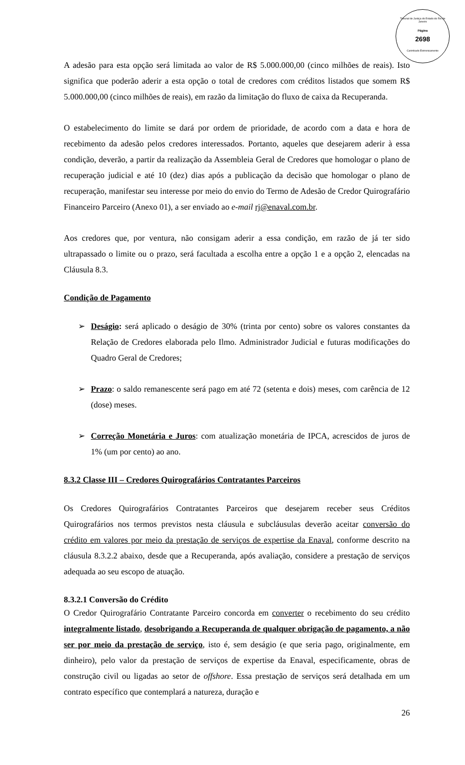Tribunal de Justiça do Estado do Rio de Janeiro
Página
2698
Carimbado Eletronicamente
A adesão para esta opção será limitada ao valor de R$ 5.000.000,00 (cinco milhões de reais). Isto significa que poderão aderir a esta opção o total de credores com créditos listados que somem R$ 5.000.000,00 (cinco milhões de reais), em razão da limitação do fluxo de caixa da Recuperanda.
O estabelecimento do limite se dará por ordem de prioridade, de acordo com a data e hora de recebimento da adesão pelos credores interessados. Portanto, aqueles que desejarem aderir à essa condição, deverão, a partir da realização da Assembleia Geral de Credores que homologar o plano de recuperação judicial e até 10 (dez) dias após a publicação da decisão que homologar o plano de recuperação, manifestar seu interesse por meio do envio do Termo de Adesão de Credor Quirografário Financeiro Parceiro (Anexo 01), a ser enviado ao e-mail rj@enaval.com.br.
Aos credores que, por ventura, não consigam aderir a essa condição, em razão de já ter sido ultrapassado o limite ou o prazo, será facultada a escolha entre a opção 1 e a opção 2, elencadas na Cláusula 8.3.
Condição de Pagamento
➢ Deságio: será aplicado o deságio de 30% (trinta por cento) sobre os valores constantes da Relação de Credores elaborada pelo Ilmo. Administrador Judicial e futuras modificações do Quadro Geral de Credores;
➢ Prazo: o saldo remanescente será pago em até 72 (setenta e dois) meses, com carência de 12 (dose) meses.
➢ Correção Monetária e Juros: com atualização monetária de IPCA, acrescidos de juros de 1% (um por cento) ao ano.
8.3.2 Classe III – Credores Quirografários Contratantes Parceiros
Os Credores Quirografários Contratantes Parceiros que desejarem receber seus Créditos Quirografários nos termos previstos nesta cláusula e subcláusulas deverão aceitar conversão do crédito em valores por meio da prestação de serviços de expertise da Enaval, conforme descrito na cláusula 8.3.2.2 abaixo, desde que a Recuperanda, após avaliação, considere a prestação de serviços adequada ao seu escopo de atuação.
8.3.2.1 Conversão do Crédito
O Credor Quirografário Contratante Parceiro concorda em converter o recebimento do seu crédito integralmente listado, desobrigando a Recuperanda de qualquer obrigação de pagamento, a não ser por meio da prestação de serviço, isto é, sem deságio (e que seria pago, originalmente, em dinheiro), pelo valor da prestação de serviços de expertise da Enaval, especificamente, obras de construção civil ou ligadas ao setor de offshore. Essa prestação de serviços será detalhada em um contrato específico que contemplará a natureza, duração e
26